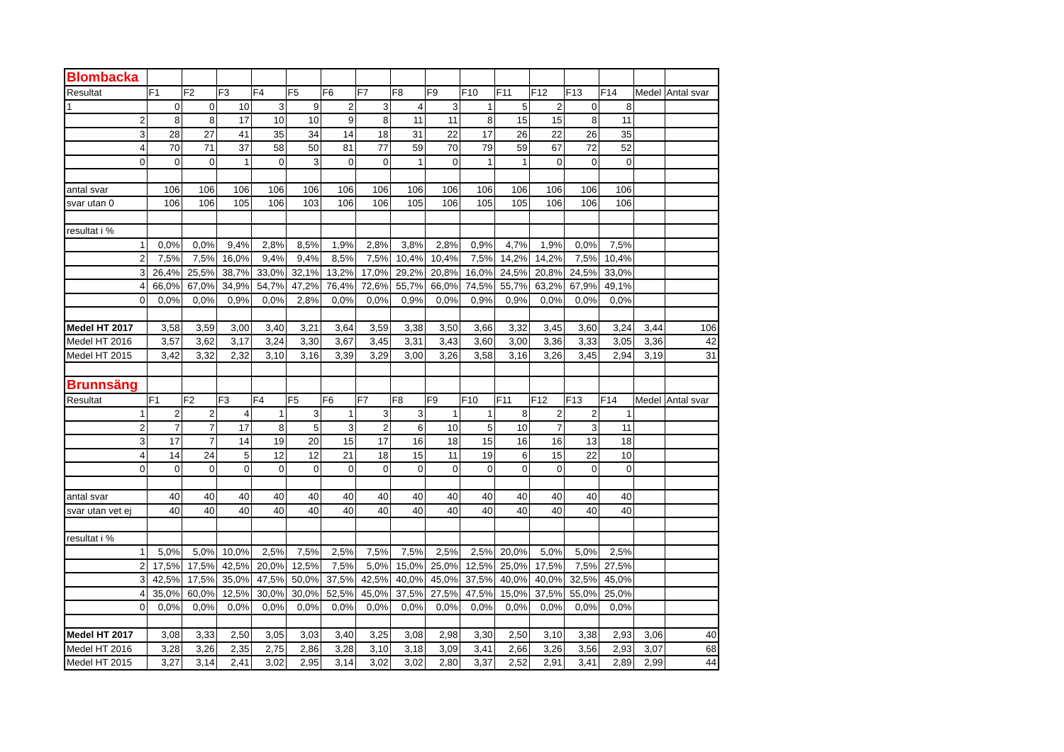| Blombacka | | | | | | | | | | | | | | | | |
| Resultat | F1 | F2 | F3 | F4 | F5 | F6 | F7 | F8 | F9 | F10 | F11 | F12 | F13 | F14 | Medel | Antal svar |
| 1 | 0 | 0 | 10 | 3 | 9 | 2 | 3 | 4 | 3 | 1 | 5 | 2 | 0 | 8 | | |
| 2 | 8 | 8 | 17 | 10 | 10 | 9 | 8 | 11 | 11 | 8 | 15 | 15 | 8 | 11 | | |
| 3 | 28 | 27 | 41 | 35 | 34 | 14 | 18 | 31 | 22 | 17 | 26 | 22 | 26 | 35 | | |
| 4 | 70 | 71 | 37 | 58 | 50 | 81 | 77 | 59 | 70 | 79 | 59 | 67 | 72 | 52 | | |
| 0 | 0 | 0 | 1 | 0 | 3 | 0 | 0 | 1 | 0 | 1 | 1 | 0 | 0 | 0 | | |
| antal svar | 106 | 106 | 106 | 106 | 106 | 106 | 106 | 106 | 106 | 106 | 106 | 106 | 106 | 106 | | |
| svar utan 0 | 106 | 106 | 105 | 106 | 103 | 106 | 106 | 105 | 106 | 105 | 105 | 106 | 106 | 106 | | |
| resultat i % | | | | | | | | | | | | | | | | |
| 1 | 0,0% | 0,0% | 9,4% | 2,8% | 8,5% | 1,9% | 2,8% | 3,8% | 2,8% | 0,9% | 4,7% | 1,9% | 0,0% | 7,5% | | |
| 2 | 7,5% | 7,5% | 16,0% | 9,4% | 9,4% | 8,5% | 7,5% | 10,4% | 10,4% | 7,5% | 14,2% | 14,2% | 7,5% | 10,4% | | |
| 3 | 26,4% | 25,5% | 38,7% | 33,0% | 32,1% | 13,2% | 17,0% | 29,2% | 20,8% | 16,0% | 24,5% | 20,8% | 24,5% | 33,0% | | |
| 4 | 66,0% | 67,0% | 34,9% | 54,7% | 47,2% | 76,4% | 72,6% | 55,7% | 66,0% | 74,5% | 55,7% | 63,2% | 67,9% | 49,1% | | |
| 0 | 0,0% | 0,0% | 0,9% | 0,0% | 2,8% | 0,0% | 0,0% | 0,9% | 0,0% | 0,9% | 0,9% | 0,0% | 0,0% | 0,0% | | |
| Medel HT 2017 | 3,58 | 3,59 | 3,00 | 3,40 | 3,21 | 3,64 | 3,59 | 3,38 | 3,50 | 3,66 | 3,32 | 3,45 | 3,60 | 3,24 | 3,44 | 106 |
| Medel HT 2016 | 3,57 | 3,62 | 3,17 | 3,24 | 3,30 | 3,67 | 3,45 | 3,31 | 3,43 | 3,60 | 3,00 | 3,36 | 3,33 | 3,05 | 3,36 | 42 |
| Medel HT 2015 | 3,42 | 3,32 | 2,32 | 3,10 | 3,16 | 3,39 | 3,29 | 3,00 | 3,26 | 3,58 | 3,16 | 3,26 | 3,45 | 2,94 | 3,19 | 31 |
| Brunnsäng | | | | | | | | | | | | | | | | |
| Resultat | F1 | F2 | F3 | F4 | F5 | F6 | F7 | F8 | F9 | F10 | F11 | F12 | F13 | F14 | Medel | Antal svar |
| 1 | 2 | 2 | 4 | 1 | 3 | 1 | 3 | 3 | 1 | 1 | 8 | 2 | 2 | 1 | | |
| 2 | 7 | 7 | 17 | 8 | 5 | 3 | 2 | 6 | 10 | 5 | 10 | 7 | 3 | 11 | | |
| 3 | 17 | 7 | 14 | 19 | 20 | 15 | 17 | 16 | 18 | 15 | 16 | 16 | 13 | 18 | | |
| 4 | 14 | 24 | 5 | 12 | 12 | 21 | 18 | 15 | 11 | 19 | 6 | 15 | 22 | 10 | | |
| 0 | 0 | 0 | 0 | 0 | 0 | 0 | 0 | 0 | 0 | 0 | 0 | 0 | 0 | 0 | | |
| antal svar | 40 | 40 | 40 | 40 | 40 | 40 | 40 | 40 | 40 | 40 | 40 | 40 | 40 | 40 | | |
| svar utan vet ej | 40 | 40 | 40 | 40 | 40 | 40 | 40 | 40 | 40 | 40 | 40 | 40 | 40 | 40 | | |
| resultat i % | | | | | | | | | | | | | | | | |
| 1 | 5,0% | 5,0% | 10,0% | 2,5% | 7,5% | 2,5% | 7,5% | 7,5% | 2,5% | 2,5% | 20,0% | 5,0% | 5,0% | 2,5% | | |
| 2 | 17,5% | 17,5% | 42,5% | 20,0% | 12,5% | 7,5% | 5,0% | 15,0% | 25,0% | 12,5% | 25,0% | 17,5% | 7,5% | 27,5% | | |
| 3 | 42,5% | 17,5% | 35,0% | 47,5% | 50,0% | 37,5% | 42,5% | 40,0% | 45,0% | 37,5% | 40,0% | 40,0% | 32,5% | 45,0% | | |
| 4 | 35,0% | 60,0% | 12,5% | 30,0% | 30,0% | 52,5% | 45,0% | 37,5% | 27,5% | 47,5% | 15,0% | 37,5% | 55,0% | 25,0% | | |
| 0 | 0,0% | 0,0% | 0,0% | 0,0% | 0,0% | 0,0% | 0,0% | 0,0% | 0,0% | 0,0% | 0,0% | 0,0% | 0,0% | 0,0% | | |
| Medel HT 2017 | 3,08 | 3,33 | 2,50 | 3,05 | 3,03 | 3,40 | 3,25 | 3,08 | 2,98 | 3,30 | 2,50 | 3,10 | 3,38 | 2,93 | 3,06 | 40 |
| Medel HT 2016 | 3,28 | 3,26 | 2,35 | 2,75 | 2,86 | 3,28 | 3,10 | 3,18 | 3,09 | 3,41 | 2,66 | 3,26 | 3,56 | 2,93 | 3,07 | 68 |
| Medel HT 2015 | 3,27 | 3,14 | 2,41 | 3,02 | 2,95 | 3,14 | 3,02 | 3,02 | 2,80 | 3,37 | 2,52 | 2,91 | 3,41 | 2,89 | 2,99 | 44 |